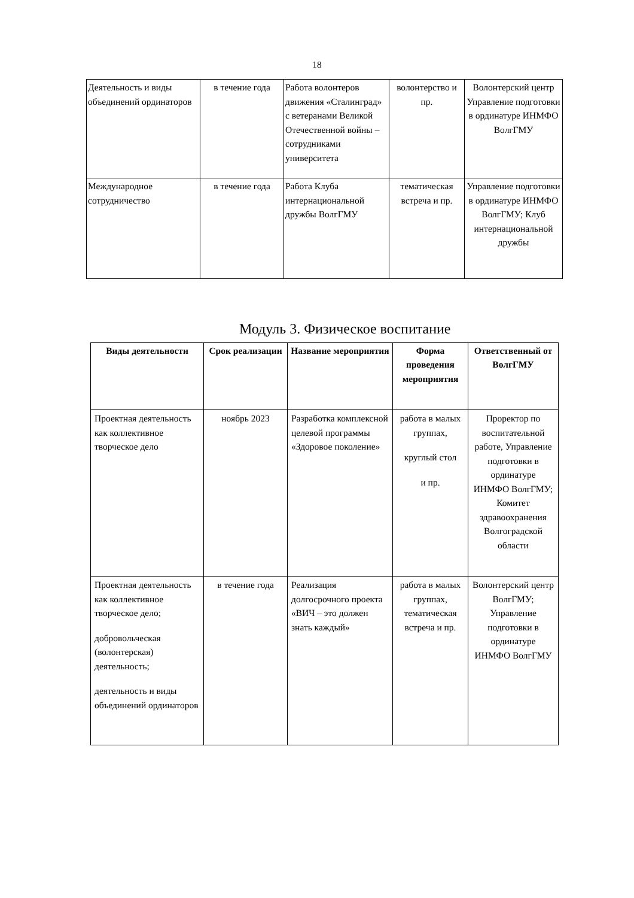18
| Деятельность и виды объединений ординаторов | в течение года | Работа волонтеров движения «Сталинград» с ветеранами Великой Отечественной войны – сотрудниками университета | волонтерство и пр. | Волонтерский центр Управление подготовки в ординатуре ИНМФО ВолгГМУ |
| Международное сотрудничество | в течение года | Работа Клуба интернациональной дружбы ВолгГМУ | тематическая встреча и пр. | Управление подготовки в ординатуре ИНМФО ВолгГМУ; Клуб интернациональной дружбы |
Модуль 3. Физическое воспитание
| Виды деятельности | Срок реализации | Название мероприятия | Форма проведения мероприятия | Ответственный от ВолгГМУ |
| --- | --- | --- | --- | --- |
| Проектная деятельность как коллективное творческое дело | ноябрь 2023 | Разработка комплексной целевой программы «Здоровое поколение» | работа в малых группах, круглый стол и пр. | Проректор по воспитательной работе, Управление подготовки в ординатуре ИНМФО ВолгГМУ; Комитет здравоохранения Волгоградской области |
| Проектная деятельность как коллективное творческое дело; добровольческая (волонтерская) деятельность; деятельность и виды объединений ординаторов | в течение года | Реализация долгосрочного проекта «ВИЧ – это должен знать каждый» | работа в малых группах, тематическая встреча и пр. | Волонтерский центр ВолгГМУ; Управление подготовки в ординатуре ИНМФО ВолгГМУ |